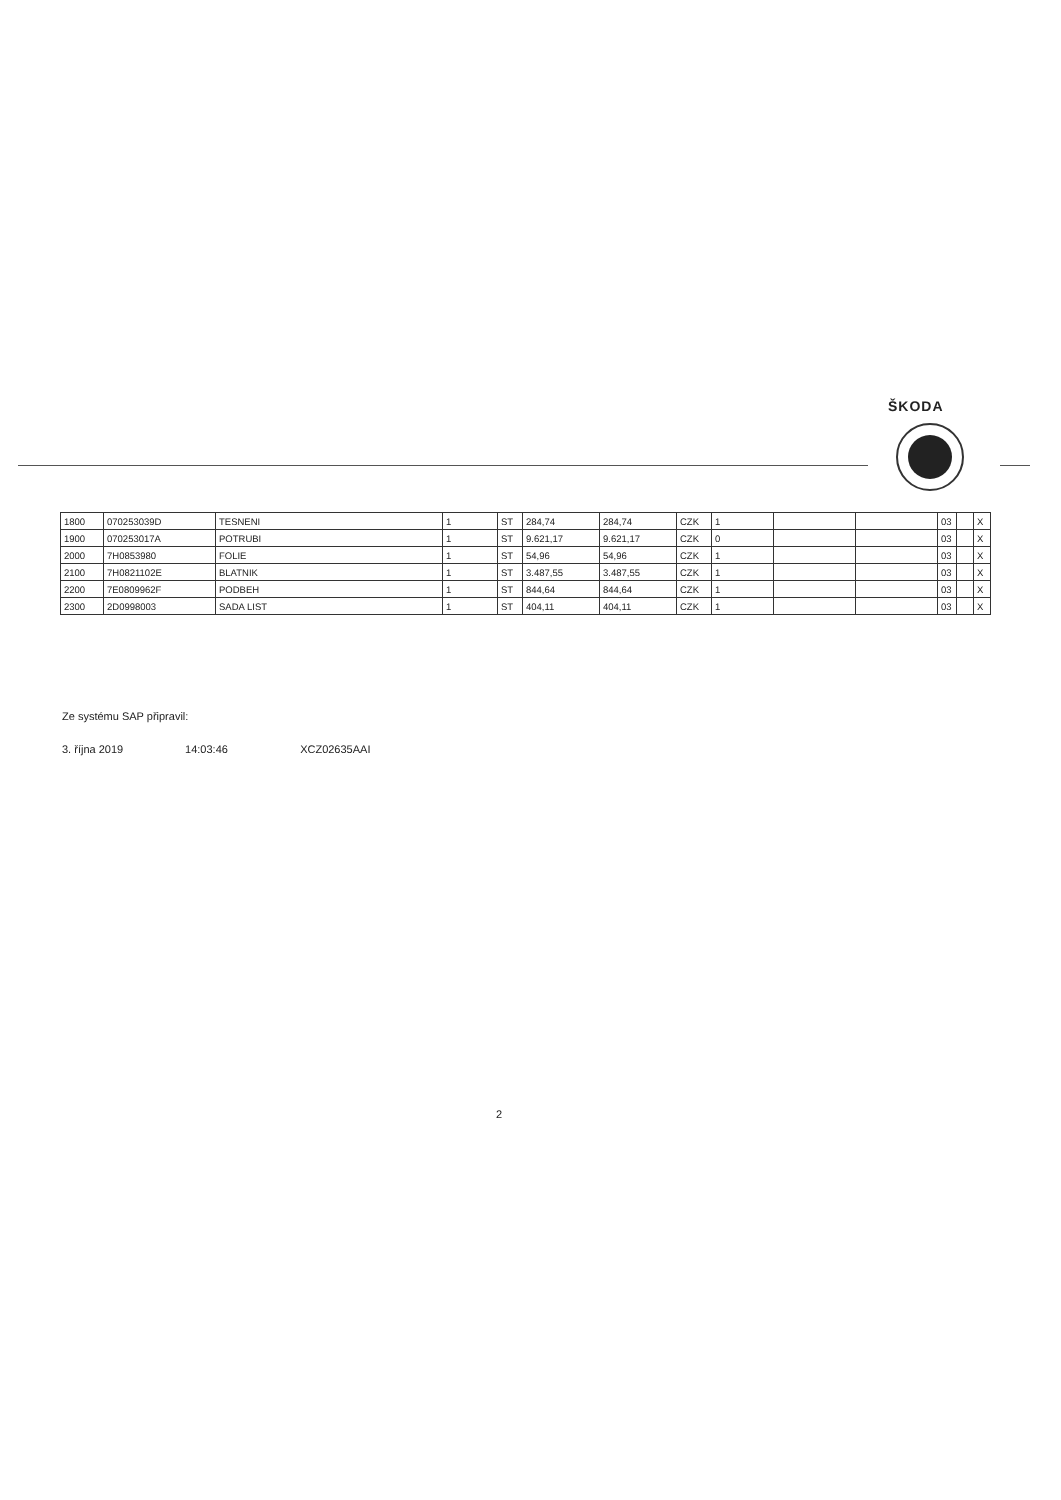ŠKODA
| 1800 | 070253039D | TESNENI | 1 | ST | 284,74 | 284,74 | CZK | 1 | | | 03 | | X |
| 1900 | 070253017A | POTRUBI | 1 | ST | 9.621,17 | 9.621,17 | CZK | 0 | | | 03 | | X |
| 2000 | 7H0853980 | FOLIE | 1 | ST | 54,96 | 54,96 | CZK | 1 | | | 03 | | X |
| 2100 | 7H0821102E | BLATNIK | 1 | ST | 3.487,55 | 3.487,55 | CZK | 1 | | | 03 | | X |
| 2200 | 7E0809962F | PODBEH | 1 | ST | 844,64 | 844,64 | CZK | 1 | | | 03 | | X |
| 2300 | 2D0998003 | SADA LIST | 1 | ST | 404,11 | 404,11 | CZK | 1 | | | 03 | | X |
Ze systému SAP připravil:
3. října 2019 14:03:46 XCZ02635AAI
2